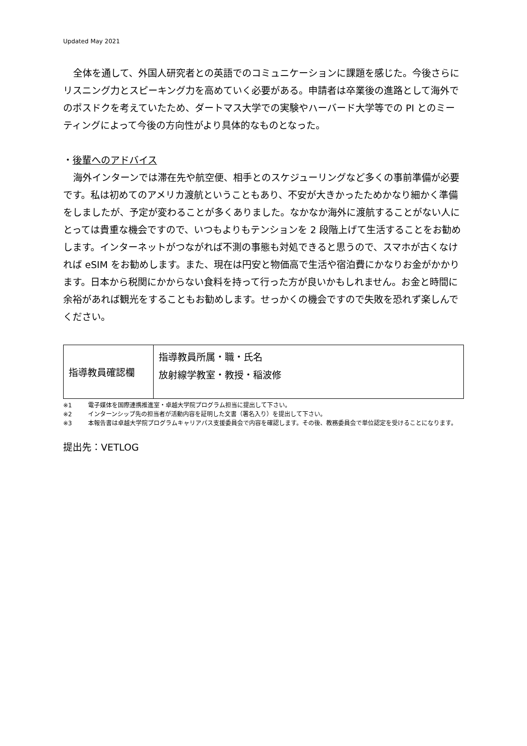Updated May 2021
全体を通して、外国人研究者との英語でのコミュニケーションに課題を感じた。今後さらにリスニング力とスピーキング力を高めていく必要がある。申請者は卒業後の進路として海外でのポスドクを考えていたため、ダートマス大学での実験やハーバード大学等での PI とのミーティングによって今後の方向性がより具体的なものとなった。
・後輩へのアドバイス
海外インターンでは滞在先や航空便、相手とのスケジューリングなど多くの事前準備が必要です。私は初めてのアメリカ渡航ということもあり、不安が大きかったためかなり細かく準備をしましたが、予定が変わることが多くありました。なかなか海外に渡航することがない人にとっては貴重な機会ですので、いつもよりもテンションを 2 段階上げて生活することをお勧めします。インターネットがつながれば不測の事態も対処できると思うので、スマホが古くなければ eSIM をお勧めします。また、現在は円安と物価高で生活や宿泊費にかなりお金がかかります。日本から税関にかからない食料を持って行った方が良いかもしれません。お金と時間に余裕があれば観光をすることもお勧めします。せっかくの機会ですので失敗を恐れず楽しんでください。
| 指導教員確認欄 | 指導教員所属・職・氏名 放射線学教室・教授・稲波修 |
※1 電子媒体を国際連携推進室・卓越大学院プログラム担当に提出して下さい。
※2 インターンシップ先の担当者が活動内容を証明した文書（署名入り）を提出して下さい。
※3 本報告書は卓越大学院プログラムキャリアパス支援委員会で内容を確認します。その後、教務委員会で単位認定を受けることになります。
提出先：VETLOG